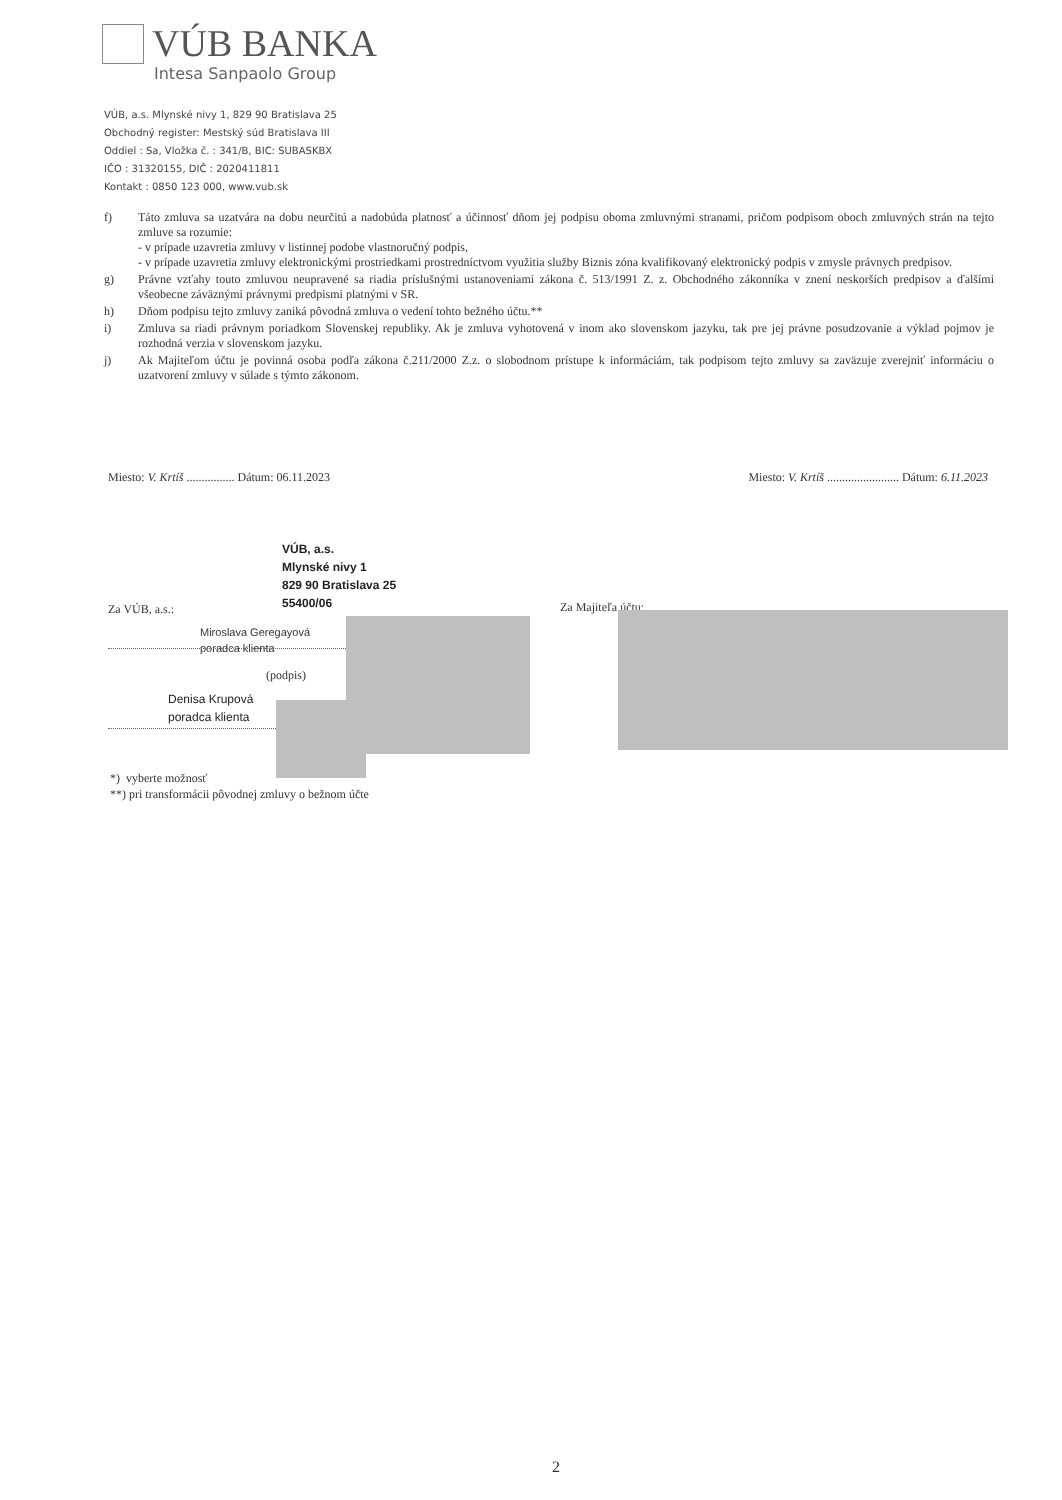VÚB BANKA
Intesa Sanpaolo Group
VÚB, a.s. Mlynské nivy 1, 829 90 Bratislava 25
Obchodný register: Mestský súd Bratislava III
Oddiel : Sa, Vložka č. : 341/B, BIC: SUBASKBX
IČO : 31320155, DIČ : 2020411811
Kontakt : 0850 123 000, www.vub.sk
f) Táto zmluva sa uzatvára na dobu neurčitú a nadobúda platnosť a účinnosť dňom jej podpisu oboma zmluvnými stranami, pričom podpisom oboch zmluvných strán na tejto zmluve sa rozumie:
- v prípade uzavretia zmluvy v listinnej podobe vlastnoručný podpis,
- v prípade uzavretia zmluvy elektronickými prostriedkami prostredníctvom využitia služby Biznis zóna kvalifikovaný elektronický podpis v zmysle právnych predpisov.
g) Právne vzťahy touto zmluvou neupravené sa riadia príslušnými ustanoveniami zákona č. 513/1991 Z. z. Obchodného zákonníka v znení neskorších predpisov a ďalšími všeobecne záväznými právnymi predpismi platnými v SR.
h) Dňom podpisu tejto zmluvy zaniká pôvodná zmluva o vedení tohto bežného účtu.**
i) Zmluva sa riadi právnym poriadkom Slovenskej republiky. Ak je zmluva vyhotovená v inom ako slovenskom jazyku, tak pre jej právne posudzovanie a výklad pojmov je rozhodná verzia v slovenskom jazyku.
j) Ak Majiteľom účtu je povinná osoba podľa zákona č.211/2000 Z.z. o slobodnom prístupe k informáciám, tak podpisom tejto zmluvy sa zaväzuje zverejniť informáciu o uzatvorení zmluvy v súlade s týmto zákonom.
Miesto: V. Krtíš ................ Dátum: 06.11.2023 Miesto: V. Krtíš ........................ Dátum: 6.11.2023
VÚB, a.s.
Mlynské nivy 1
829 90 Bratislava 25
55400/06
Za VÚB, a.s.: Za Majiteľa účtu:
Miroslava Geregayová
poradca klienta
(podpis)
Denisa Krupová
poradca klienta
*) vyberte možnosť
**) pri transformácii pôvodnej zmluvy o bežnom účte
2